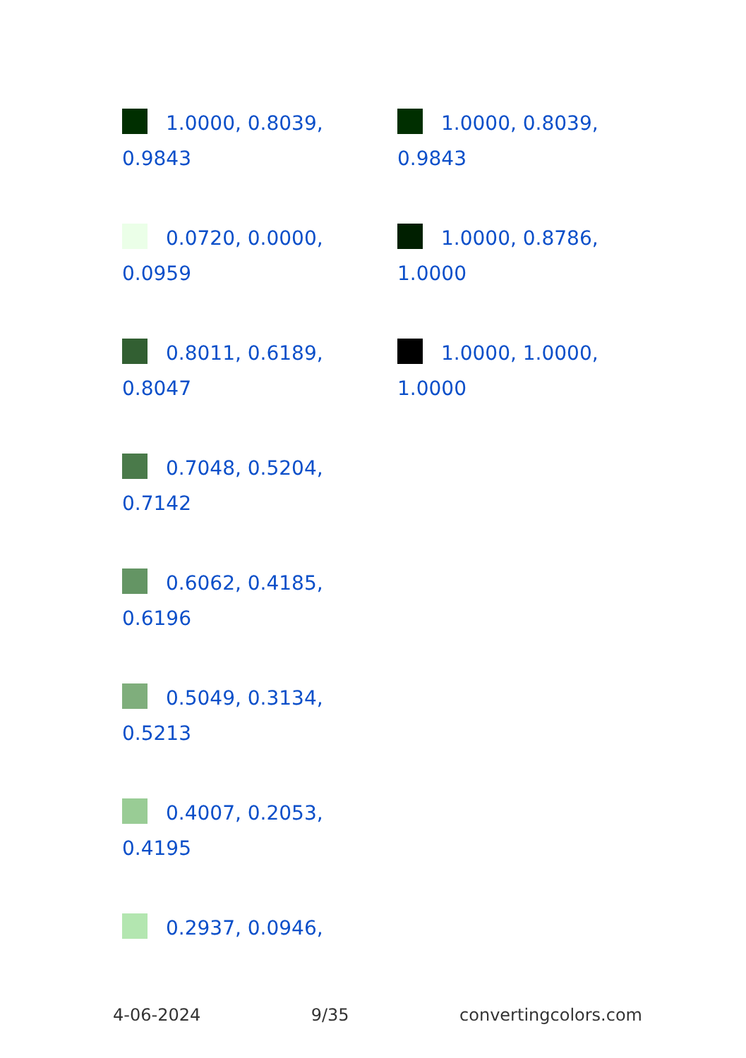1.0000, 0.8039, 0.9843
0.0720, 0.0000, 0.0959
0.8011, 0.6189, 0.8047
0.7048, 0.5204, 0.7142
0.6062, 0.4185, 0.6196
0.5049, 0.3134, 0.5213
0.4007, 0.2053, 0.4195
0.2937, 0.0946,
1.0000, 0.8039, 0.9843
1.0000, 0.8786, 1.0000
1.0000, 1.0000, 1.0000
4-06-2024 9/35 convertingcolors.com